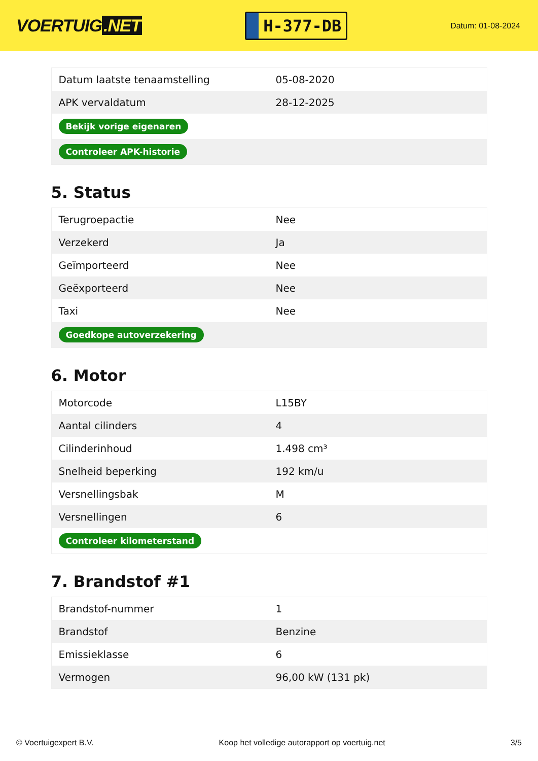VOERTUIG.NET
H-377-DB
Datum: 01-08-2024
| Datum laatste tenaamstelling | 05-08-2020 |
| APK vervaldatum | 28-12-2025 |
| Bekijk vorige eigenaren | |
| Controleer APK-historie | |
5. Status
| Terugroepactie | Nee |
| Verzekerd | Ja |
| Geïmporteerd | Nee |
| Geëxporteerd | Nee |
| Taxi | Nee |
| Goedkope autoverzekering | |
6. Motor
| Motorcode | L15BY |
| Aantal cilinders | 4 |
| Cilinderinhoud | 1.498 cm³ |
| Snelheid beperking | 192 km/u |
| Versnellingsbak | M |
| Versnellingen | 6 |
| Controleer kilometerstand | |
7. Brandstof #1
| Brandstof-nummer | 1 |
| Brandstof | Benzine |
| Emissieklasse | 6 |
| Vermogen | 96,00 kW (131 pk) |
© Voertuigexpert B.V. Koop het volledige autorapport op voertuig.net 3/5